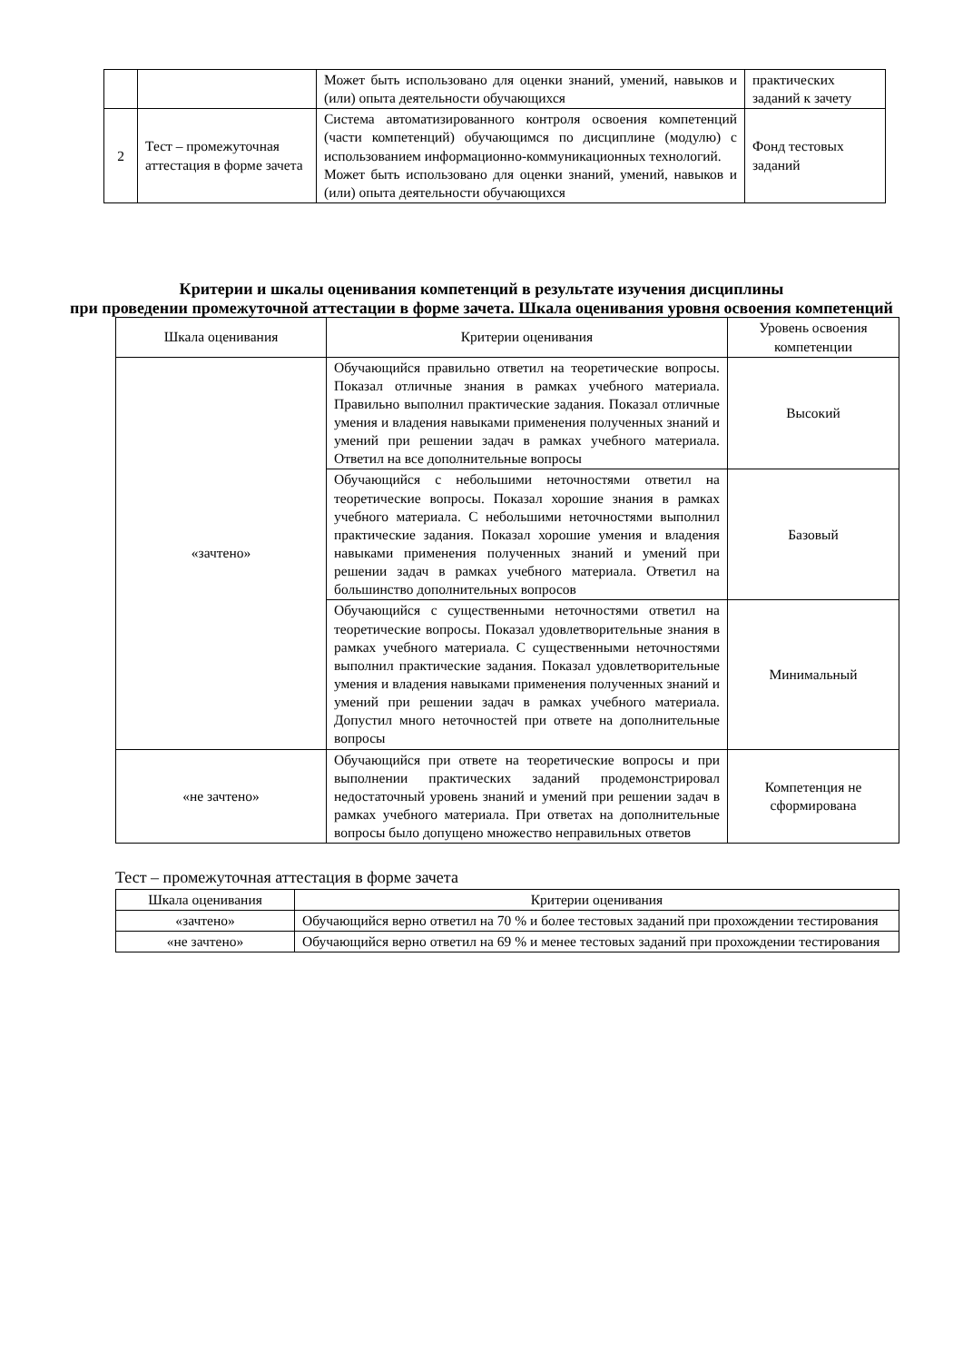| | | Может быть использовано для оценки знаний, умений, навыков и (или) опыта деятельности обучающихся | практических заданий к зачету |
| 2 | Тест – промежуточная аттестация в форме зачета | Система автоматизированного контроля освоения компетенций (части компетенций) обучающимся по дисциплине (модулю) с использованием информационно-коммуникационных технологий. Может быть использовано для оценки знаний, умений, навыков и (или) опыта деятельности обучающихся | Фонд тестовых заданий |
Критерии и шкалы оценивания компетенций в результате изучения дисциплины
при проведении промежуточной аттестации в форме зачета. Шкала оценивания уровня освоения компетенций
| Шкала оценивания | Критерии оценивания | Уровень освоения компетенции |
| «зачтено» | Обучающийся правильно ответил на теоретические вопросы. Показал отличные знания в рамках учебного материала. Правильно выполнил практические задания. Показал отличные умения и владения навыками применения полученных знаний и умений при решении задач в рамках учебного материала. Ответил на все дополнительные вопросы | Высокий |
| | Обучающийся с небольшими неточностями ответил на теоретические вопросы. Показал хорошие знания в рамках учебного материала. С небольшими неточностями выполнил практические задания. Показал хорошие умения и владения навыками применения полученных знаний и умений при решении задач в рамках учебного материала. Ответил на большинство дополнительных вопросов | Базовый |
| | Обучающийся с существенными неточностями ответил на теоретические вопросы. Показал удовлетворительные знания в рамках учебного материала. С существенными неточностями выполнил практические задания. Показал удовлетворительные умения и владения навыками применения полученных знаний и умений при решении задач в рамках учебного материала. Допустил много неточностей при ответе на дополнительные вопросы | Минимальный |
| «не зачтено» | Обучающийся при ответе на теоретические вопросы и при выполнении практических заданий продемонстрировал недостаточный уровень знаний и умений при решении задач в рамках учебного материала. При ответах на дополнительные вопросы было допущено множество неправильных ответов | Компетенция не сформирована |
Тест – промежуточная аттестация в форме зачета
| Шкала оценивания | Критерии оценивания |
| «зачтено» | Обучающийся верно ответил на 70 % и более тестовых заданий при прохождении тестирования |
| «не зачтено» | Обучающийся верно ответил на 69 % и менее тестовых заданий при прохождении тестирования |